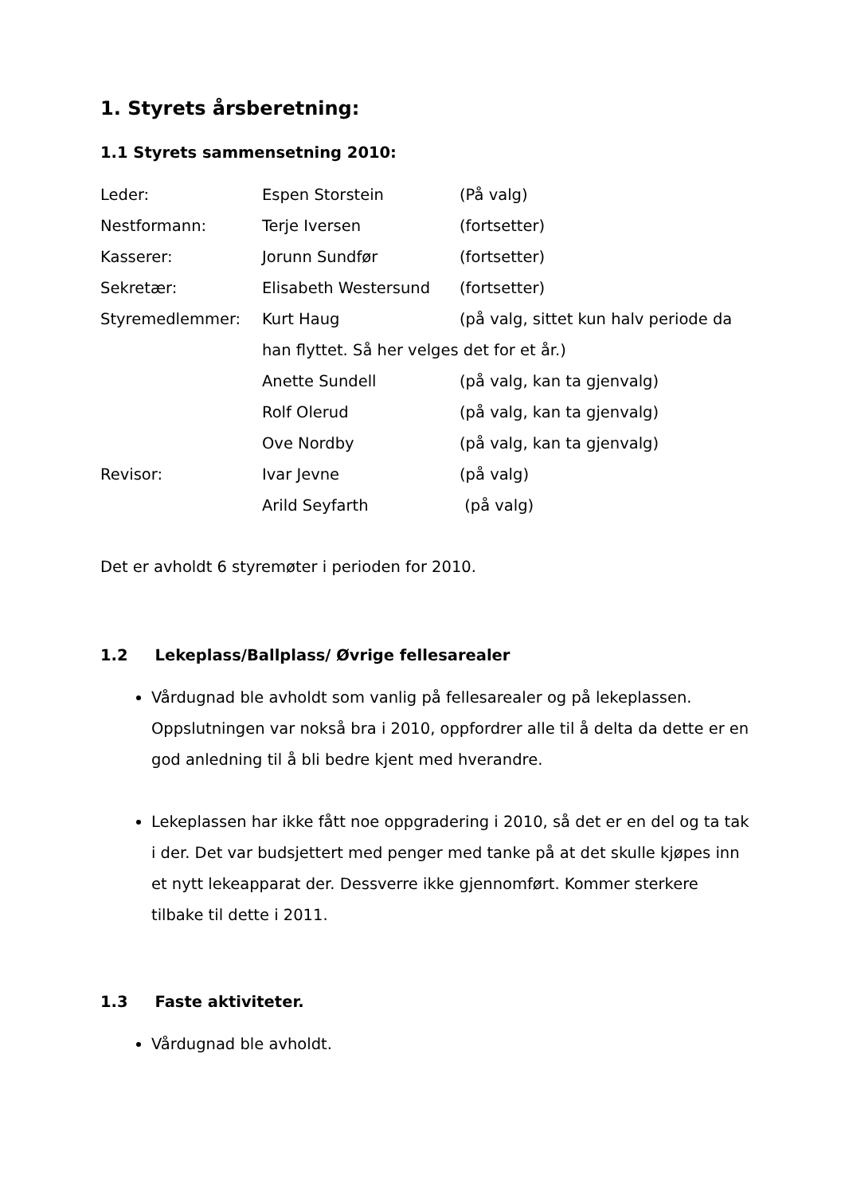1. Styrets årsberetning:
1.1 Styrets sammensetning 2010:
Leder: Espen Storstein (På valg)
Nestformann: Terje Iversen (fortsetter)
Kasserer: Jorunn Sundfør (fortsetter)
Sekretær: Elisabeth Westersund (fortsetter)
Styremedlemmer: Kurt Haug (på valg, sittet kun halv periode da
han flyttet. Så her velges det for et år.)
Anette Sundell (på valg, kan ta gjenvalg)
Rolf Olerud (på valg, kan ta gjenvalg)
Ove Nordby (på valg, kan ta gjenvalg)
Revisor: Ivar Jevne (på valg)
Arild Seyfarth (på valg)
Det er avholdt 6 styremøter i perioden for 2010.
1.2 Lekeplass/Ballplass/ Øvrige fellesarealer
Vårdugnad ble avholdt som vanlig på fellesarealer og på lekeplassen. Oppslutningen var nokså bra i 2010, oppfordrer alle til å delta da dette er en god anledning til å bli bedre kjent med hverandre.
Lekeplassen har ikke fått noe oppgradering i 2010, så det er en del og ta tak i der. Det var budsjettert med penger med tanke på at det skulle kjøpes inn et nytt lekeapparat der. Dessverre ikke gjennomført. Kommer sterkere tilbake til dette i 2011.
1.3 Faste aktiviteter.
Vårdugnad ble avholdt.